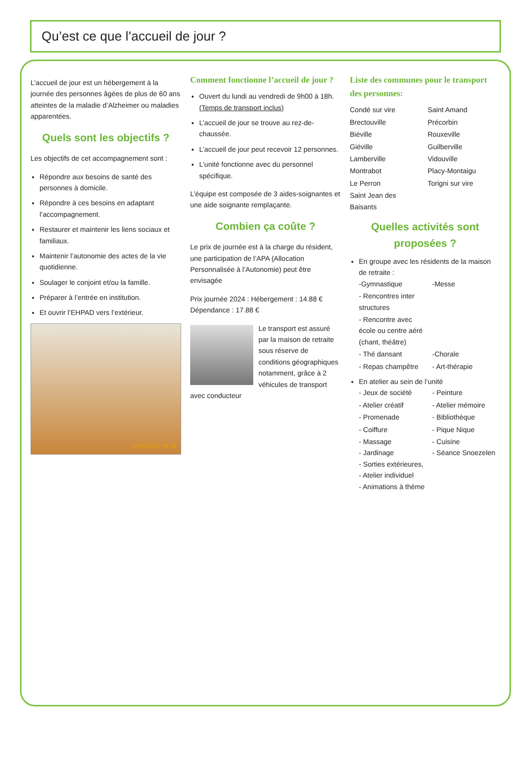Qu’est ce que l’accueil de jour ?
L’accueil de jour est un hébergement à la journée des personnes âgées de plus de 60 ans atteintes de la maladie d’Alzheimer ou maladies apparentées.
Quels sont les objectifs ?
Les objectifs de cet accompagnement sont :
Répondre aux besoins de santé des personnes à domicile.
Répondre à ces besoins en adaptant l’accompagnement.
Restaurer et maintenir les liens sociaux et familiaux.
Maintenir l’autonomie des actes de la vie quotidienne.
Soulager le conjoint et/ou la famille.
Préparer à l’entrée en institution.
Et ouvrir l’EHPAD vers l’extérieur.
12/09/2012 09:34
Comment fonctionne l’accueil de jour ?
Ouvert du lundi au vendredi de 9h00 à 18h.(Temps de transport inclus)
L’accueil de jour se trouve au rez-de-chaussée.
L’accueil de jour peut recevoir 12 personnes.
L’unité fonctionne avec du personnel spécifique.
L’équipe est composée de 3 aides-soignantes et une aide soignante remplaçante.
Combien ça coûte ?
Le prix de journée est à la charge du résident, une participation de l’APA (Allocation Personnalisée à l’Autonomie) peut être envisagée
Prix journée 2024 : Hébergement : 14.88 €
Dépendance : 17.88 €
Le transport est assuré par la maison de retraite sous réserve de conditions géographiques notamment, grâce à 2 véhicules de transport avec conducteur
Liste des communes pour le transport des personnes:
Condé sur vire
Saint Amand
Brectouville
Précorbin
Biéville
Rouxeville
Giéville
Guilberville
Lamberville
Vidouville
Montrabot
Placy-Montaigu
Le Perron
Torigni sur vire
Saint Jean des Baisants
Quelles activités sont proposées ?
En groupe avec les résidents de la maison de retraite :
-Gymnastique
-Messe
- Rencontres inter structures
- Rencontre avec école ou centre aéré (chant, théâtre)
- Thé dansant
-Chorale
- Repas champêtre
- Art-thérapie
En atelier au sein de l’unité
- Jeux de société
- Peinture
- Atelier créatif
- Atelier mémoire
- Promenade
- Bibliothèque
- Coiffure
- Pique Nique
- Massage
- Jardinage
- Cuisine
- Séance Snoezelen
- Sorties extérieures,
- Atelier individuel
- Animations à thème